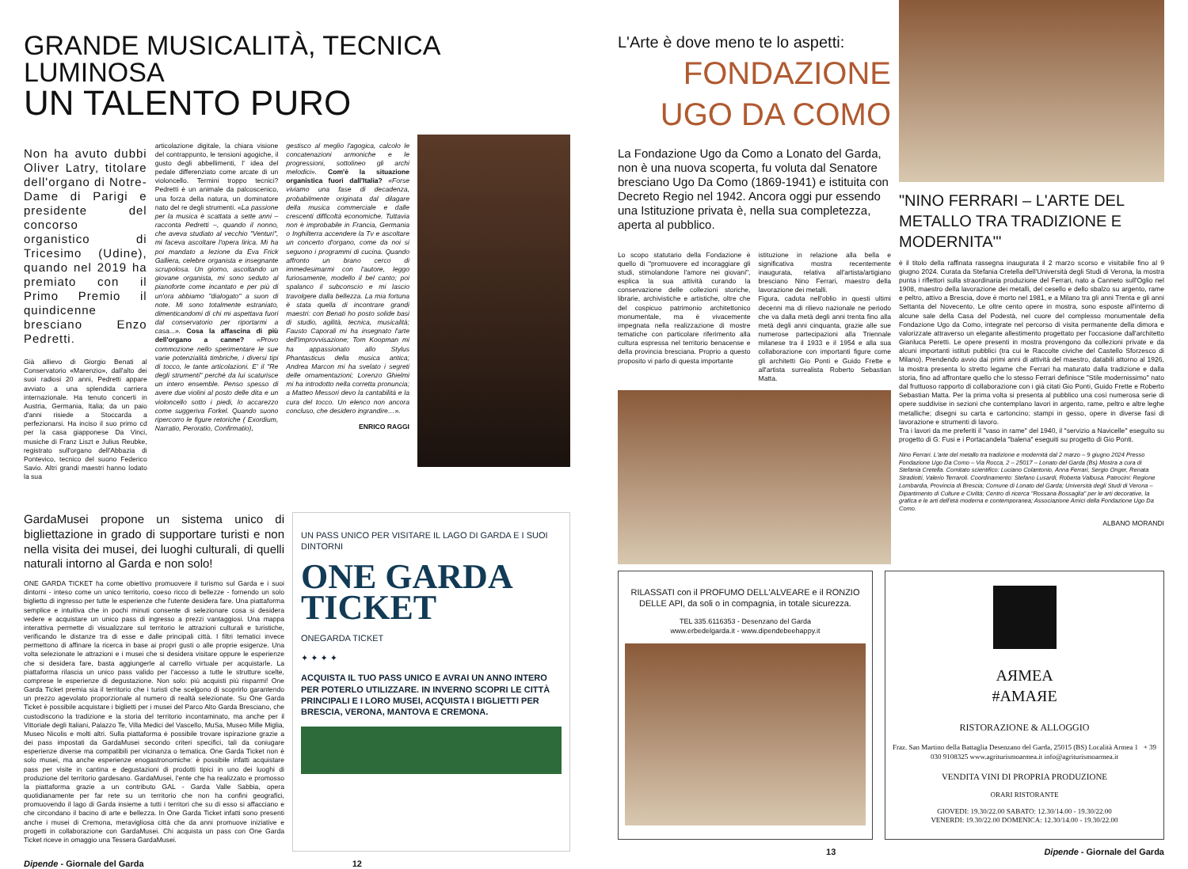GRANDE MUSICALITÀ, TECNICA LUMINOSA
UN TALENTO PURO
Non ha avuto dubbi Oliver Latry, titolare dell'organo di Notre-Dame di Parigi e presidente del concorso organistico di Tricesimo (Udine), quando nel 2019 ha premiato con il Primo Premio il quindicenne bresciano Enzo Pedretti.
Già allievo di Giorgio Benati al Conservatorio «Marenzio», dall'alto dei suoi radiosi 20 anni, Pedretti appare avviato a una splendida carriera internazionale. Ha tenuto concerti in Austria, Germania, Italia; da un paio d'anni risiede a Stoccarda a perfezionarsi. Ha inciso il suo primo cd per la casa giapponese Da Vinci, musiche di Franz Liszt e Julius Reubke, registrato sull'organo dell'Abbazia di Pontevico, tecnico del suono Federico Savio. Altri grandi maestri hanno lodato la sua
articolazione digitale, la chiara visione del contrappunto, le tensioni agogiche, il gusto degli abbellimenti, l' idea del pedale differenziato come arcate di un violoncello. Termini troppo tecnici? Pedretti è un animale da palcoscenico, una forza della natura, un dominatore nato del re degli strumenti. «La passione per la musica è scattata a sette anni – racconta Pedretti –, quando il nonno, che aveva studiato al vecchio "Venturi", mi faceva ascoltare l'opera lirica. Mi ha poi mandato a lezione da Eva Frick Galliera, celebre organista e insegnante scrupolosa. Un giorno, ascoltando un giovane organista, mi sono seduto al pianoforte come incantato e per più di un'ora abbiamo "dialogato" a suon di note. Mi sono totalmente estraniato, dimenticandomi di chi mi aspettava fuori dal conservatorio per riportarmi a casa...». Cosa la affascina di più dell'organo a canne? «Provo commozione nello sperimentare le sue varie potenzialità timbriche, i diversi tipi di tocco, le tante articolazioni. E' il "Re degli strumenti" perché da lui scaturisce un intero ensemble. Penso spesso di avere due violini al posto delle dita e un violoncello sotto i piedi, lo accarezzo come suggeriva Forkel. Quando suono ripercorro le figure retoriche ( Exordium, Narratio, Peroratio, Confirmatio),
gestisco al meglio l'agogica, calcolo le concatenazioni armoniche e le progressioni, sottolineo gli archi melodici». Com'è la situazione organistica fuori dall'Italia? «Forse viviamo una fase di decadenza, probabilmente originata dal dilagare della musica commerciale e dalle crescenti difficoltà economiche. Tuttavia non è improbabile in Francia, Germania o Inghilterra accendere la Tv e ascoltare un concerto d'organo, come da noi si seguono i programmi di cucina. Quando affronto un brano cerco di immedesimarmi con l'autore, leggo furiosamente, modello il bel canto; poi spalanco il subconscio e mi lascio travolgere dalla bellezza. La mia fortuna è stata quella di incontrare grandi maestri: con Benati ho posto solide basi di studio, agilità, tecnica, musicalità; Fausto Caporali mi ha insegnato l'arte dell'improvvisazione; Tom Koopman mi ha appassionato allo Stylus Phantasticus della musica antica; Andrea Marcon mi ha svelato i segreti delle ornamentazioni; Lorenzo Ghielmi mi ha introdotto nella corretta pronuncia; a Matteo Messori devo la cantabilità e la cura del tocco. Un elenco non ancora concluso, che desidero ingrandire…».
ENRICO RAGGI
GardaMusei propone un sistema unico di bigliettazione in grado di supportare turisti e non nella visita dei musei, dei luoghi culturali, di quelli naturali intorno al Garda e non solo!
ONE GARDA TICKET ha come obiettivo promuovere il turismo sul Garda e i suoi dintorni - inteso come un unico territorio, coeso ricco di bellezze - fornendo un solo biglietto di ingresso per tutte le esperienze che l'utente desidera fare. Una piattaforma semplice e intuitiva che in pochi minuti consente di selezionare cosa si desidera vedere e acquistare un unico pass di ingresso a prezzi vantaggiosi. Una mappa interattiva permette di visualizzare sul territorio le attrazioni culturali e turistiche, verificando le distanze tra di esse e dalle principali città. I filtri tematici invece permettono di affinare la ricerca in base ai propri gusti o alle proprie esigenze. Una volta selezionate le attrazioni e i musei che si desidera visitare oppure le esperienze che si desidera fare, basta aggiungerle al carrello virtuale per acquistarle. La piattaforma rilascia un unico pass valido per l'accesso a tutte le strutture scelte, comprese le esperienze di degustazione. Non solo: più acquisti più risparmi! One Garda Ticket premia sia il territorio che i turisti che scelgono di scoprirlo garantendo un prezzo agevolato proporzionale al numero di realtà selezionate. Su One Garda Ticket è possibile acquistare i biglietti per i musei del Parco Alto Garda Bresciano, che custodiscono la tradizione e la storia del territorio incontaminato, ma anche per il Vittoriale degli Italiani, Palazzo Te, Villa Medici del Vascello, MuSa, Museo Mille Miglia, Museo Nicolis e molti altri. Sulla piattaforma è possibile trovare ispirazione grazie a dei pass impostati da GardaMusei secondo criteri specifici, tali da coniugare esperienze diverse ma compatibili per vicinanza o tematica. One Garda Ticket non è solo musei, ma anche esperienze enogastronomiche: è possibile infatti acquistare pass per visite in cantina e degustazioni di prodotti tipici in uno dei luoghi di produzione del territorio gardesano. GardaMusei, l'ente che ha realizzato e promosso la piattaforma grazie a un contributo GAL - Garda Valle Sabbia, opera quotidianamente per far rete su un territorio che non ha confini geografici, promuovendo il lago di Garda insieme a tutti i territori che su di esso si affacciano e che circondano il bacino di arte e bellezza. In One Garda Ticket infatti sono presenti anche i musei di Cremona, meravigliosa città che da anni promuove iniziative e progetti in collaborazione con GardaMusei. Chi acquista un pass con One Garda Ticket riceve in omaggio una Tessera GardaMusei.
UN PASS UNICO PER VISITARE IL LAGO DI GARDA E I SUOI DINTORNI
ONE GARDA TICKET
ONEGARDA TICKET
✦ ✦ ✦ ✦
ACQUISTA IL TUO PASS UNICO E AVRAI UN ANNO INTERO PER POTERLO UTILIZZARE. IN INVERNO SCOPRI LE CITTÀ PRINCIPALI E I LORO MUSEI, ACQUISTA I BIGLIETTI PER BRESCIA, VERONA, MANTOVA E CREMONA.
Dipende - Giornale del Garda 12
L'Arte è dove meno te lo aspetti:
FONDAZIONE UGO DA COMO
La Fondazione Ugo da Como a Lonato del Garda, non è una nuova scoperta, fu voluta dal Senatore bresciano Ugo Da Como (1869-1941) e istituita con Decreto Regio nel 1942. Ancora oggi pur essendo una Istituzione privata è, nella sua completezza, aperta al pubblico.
Lo scopo statutario della Fondazione è quello di "promuovere ed incoraggiare gli studi, stimolandone l'amore nei giovani", esplica la sua attività curando la conservazione delle collezioni storiche, librarie, archivistiche e artistiche, oltre che del cospicuo patrimonio architettonico monumentale, ma è vivacemente impegnata nella realizzazione di mostre tematiche con particolare riferimento alla cultura espressa nel territorio benacense e della provincia bresciana. Proprio a questo proposito vi parlo di questa importante
istituzione in relazione alla bella e significativa mostra recentemente inaugurata, relativa all'artista/artigiano bresciano Nino Ferrari, maestro della lavorazione dei metalli.
Figura, caduta nell'oblio in questi ultimi decenni ma di rilievo nazionale ne periodo che va dalla metà degli anni trenta fino alla metà degli anni cinquanta, grazie alle sue numerose partecipazioni alla Triennale milanese tra il 1933 e il 1954 e alla sua collaborazione con importanti figure come gli architetti Gio Ponti e Guido Frette e all'artista surrealista Roberto Sebastian Matta.
"NINO FERRARI – L'ARTE DEL METALLO TRA TRADIZIONE E MODERNITA'"
è il titolo della raffinata rassegna inaugurata il 2 marzo scorso e visitabile fino al 9 giugno 2024. Curata da Stefania Cretella dell'Università degli Studi di Verona, la mostra punta i riflettori sulla straordinaria produzione del Ferrari, nato a Canneto sull'Oglio nel 1908, maestro della lavorazione dei metalli, del cesello e dello sbalzo su argento, rame e peltro, attivo a Brescia, dove è morto nel 1981, e a Milano tra gli anni Trenta e gli anni Settanta del Novecento. Le oltre cento opere in mostra, sono esposte all'interno di alcune sale della Casa del Podestà, nel cuore del complesso monumentale della Fondazione Ugo da Como, integrate nel percorso di visita permanente della dimora e valorizzate attraverso un elegante allestimento progettato per l'occasione dall'architetto Gianluca Peretti. Le opere presenti in mostra provengono da collezioni private e da alcuni importanti istituti pubblici (tra cui le Raccolte civiche del Castello Sforzesco di Milano). Prendendo avvio dai primi anni di attività del maestro, databili attorno al 1926, la mostra presenta lo stretto legame che Ferrari ha maturato dalla tradizione e dalla storia, fino ad affrontare quello che lo stesso Ferrari definisce "Stile modernissimo" nato dal fruttuoso rapporto di collaborazione con i già citati Gio Ponti, Guido Frette e Roberto Sebastian Matta. Per la prima volta si presenta al pubblico una così numerosa serie di opere suddivise in sezioni che contemplano lavori in argento, rame, peltro e altre leghe metalliche; disegni su carta e cartoncino; stampi in gesso, opere in diverse fasi di lavorazione e strumenti di lavoro.
Tra i lavori da me preferiti il "vaso in rame" del 1940, il "servizio a Navicelle" eseguito su progetto di G: Fusi e i Portacandela "balena" eseguiti su progetto di Gio Ponti.
Nino Ferrari. L'arte del metallo tra tradizione e modernità dal 2 marzo – 9 giugno 2024 Presso Fondazione Ugo Da Como – Via Rocca, 2 – 25017 – Lonato del Garda (Bs) Mostra a cura di Stefania Cretella. Comitato scientifico: Luciano Colantonio, Anna Ferrari, Sergio Onger, Renata Stradiotti, Valerio Terraroli. Coordinamento: Stefano Lusardi, Roberta Valbusa. Patrocini: Regione Lombardia, Provincia di Brescia; Comune di Lonato del Garda; Università degli Studi di Verona – Dipartimento di Culture e Civiltà; Centro di ricerca "Rossana Bossaglia" per le arti decorative, la grafica e le arti dell'età moderna e contemporanea; Associazione Amici della Fondazione Ugo Da Como.
ALBANO MORANDI
RILASSATI con il PROFUMO DELL'ALVEARE e il RONZIO DELLE API, da soli o in compagnia, in totale sicurezza.
TEL 335.6116353 - Desenzano del Garda
www.erbedelgarda.it - www.dipendebeehappy.it
AЯMEA
#AMAЯE
RISTORAZIONE & ALLOGGIO
Fraz. San Martino della Battaglia Desenzano del Garda, 25015 (BS) Località Armea 1 + 39 030 9108325 www.agriturismoarmea.it info@agriturismoarmea.it
VENDITA VINI DI PROPRIA PRODUZIONE
ORARI RISTORANTE
GIOVEDI: 19.30/22.00 SABATO: 12.30/14.00 - 19.30/22.00
VENERDI: 19.30/22.00 DOMENICA: 12.30/14.00 - 19.30/22.00
13 Dipende - Giornale del Garda